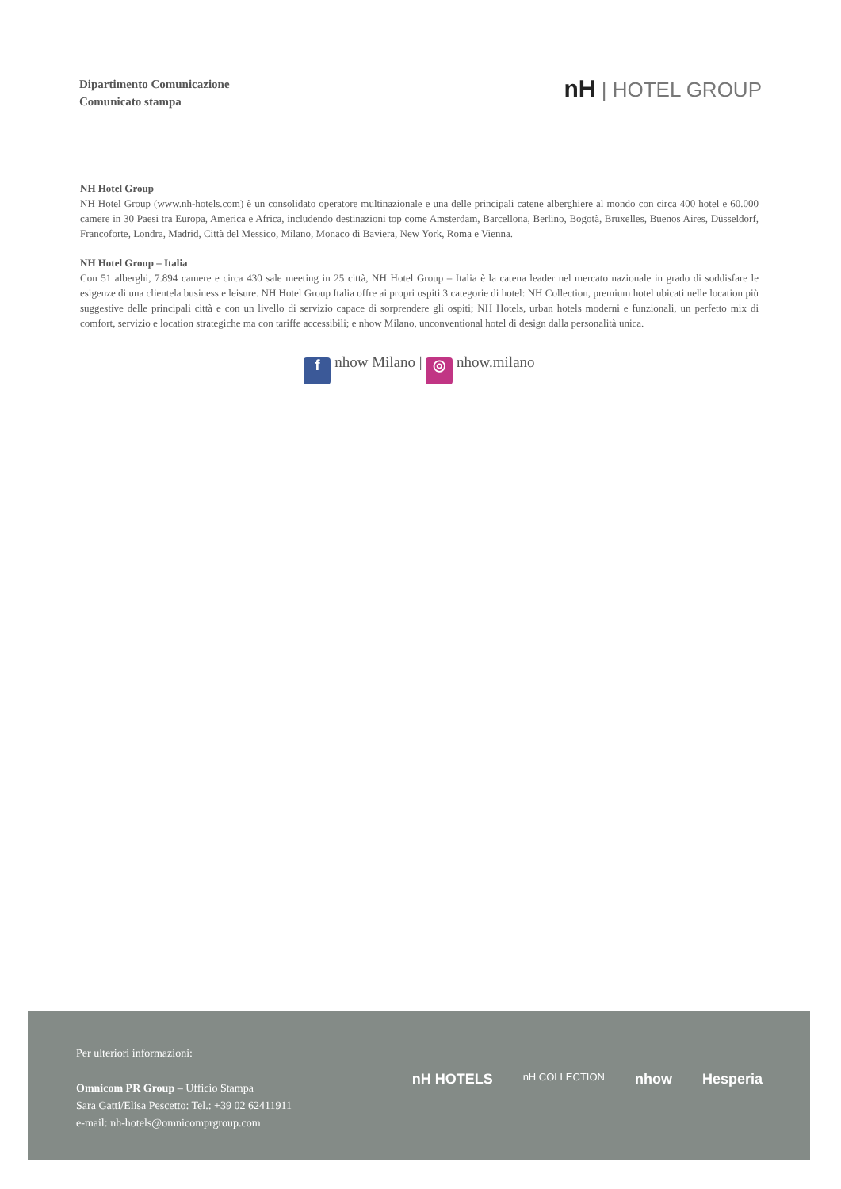Dipartimento Comunicazione
Comunicato stampa
nH | HOTEL GROUP
NH Hotel Group
NH Hotel Group (www.nh-hotels.com) è un consolidato operatore multinazionale e una delle principali catene alberghiere al mondo con circa 400 hotel e 60.000 camere in 30 Paesi tra Europa, America e Africa, includendo destinazioni top come Amsterdam, Barcellona, Berlino, Bogotà, Bruxelles, Buenos Aires, Düsseldorf, Francoforte, Londra, Madrid, Città del Messico, Milano, Monaco di Baviera, New York, Roma e Vienna.
NH Hotel Group – Italia
Con 51 alberghi, 7.894 camere e circa 430 sale meeting in 25 città, NH Hotel Group – Italia è la catena leader nel mercato nazionale in grado di soddisfare le esigenze di una clientela business e leisure. NH Hotel Group Italia offre ai propri ospiti 3 categorie di hotel: NH Collection, premium hotel ubicati nelle location più suggestive delle principali città e con un livello di servizio capace di sorprendere gli ospiti; NH Hotels, urban hotels moderni e funzionali, un perfetto mix di comfort, servizio e location strategiche ma con tariffe accessibili; e nhow Milano, unconventional hotel di design dalla personalità unica.
f nhow Milano | ◎ nhow.milano
Per ulteriori informazioni:
Omnicom PR Group – Ufficio Stampa
Sara Gatti/Elisa Pescetto: Tel.: +39 02 62411911
e-mail: nh-hotels@omnicomprgroup.com
nH HOTELS nH COLLECTION nhow Hesperia